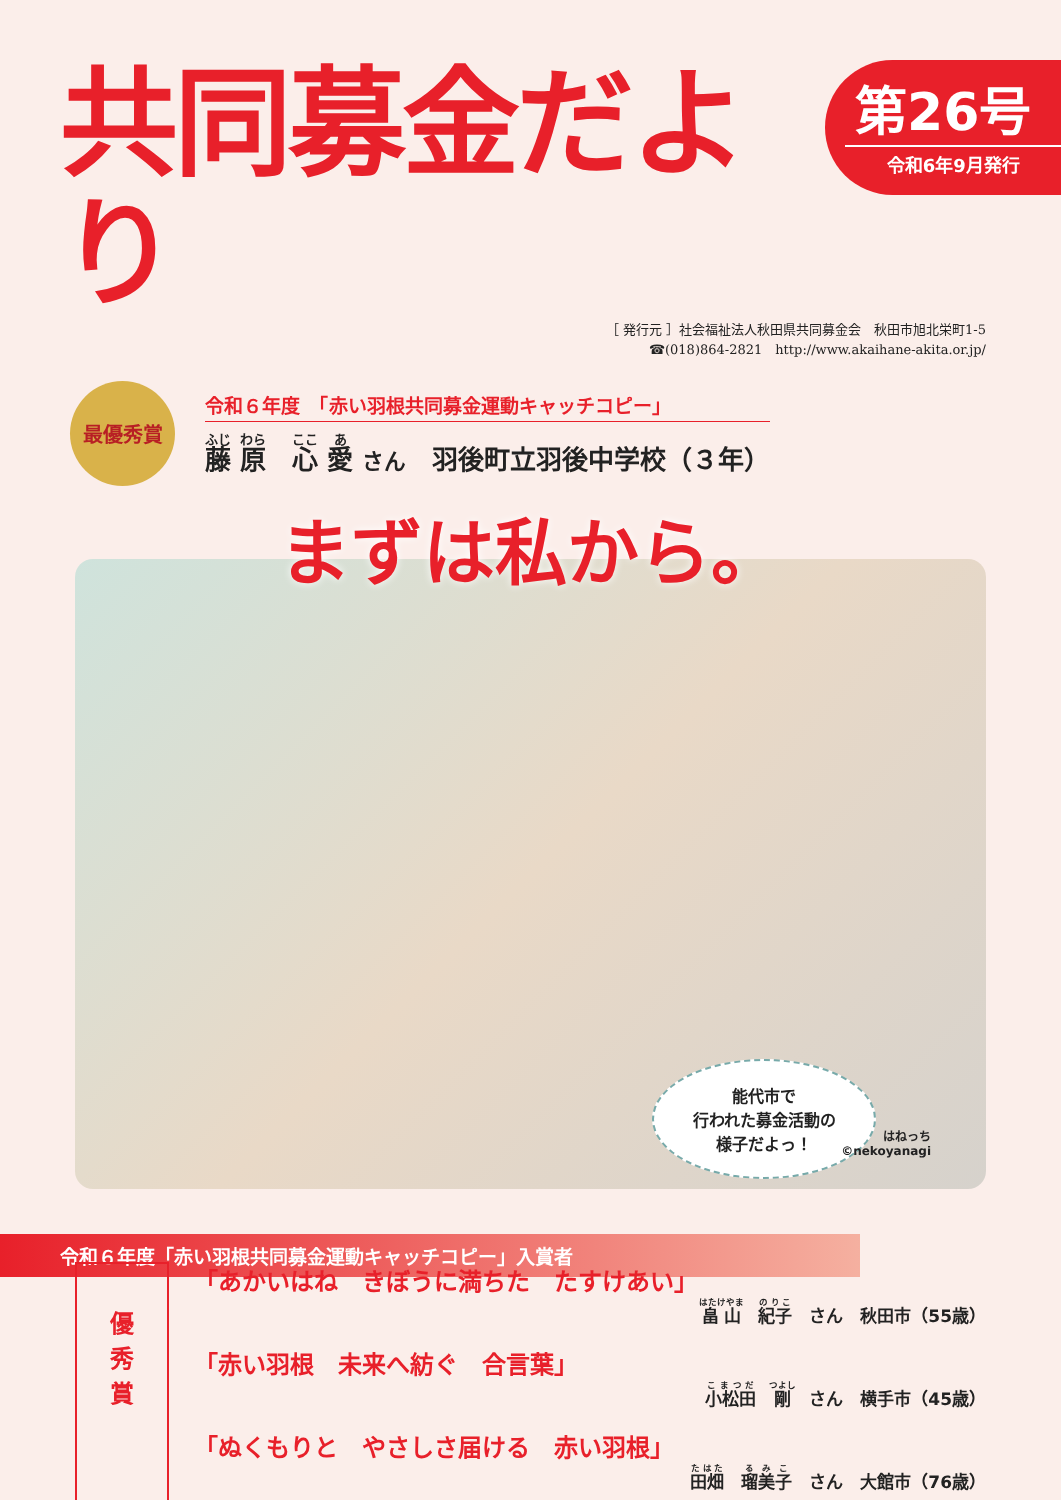共同募金だより
第26号
令和6年9月発行
［ 発行元 ］社会福祉法人秋田県共同募金会　秋田市旭北栄町1-5
☎(018)864-2821　http://www.akaihane-akita.or.jp/
最優秀賞
令和６年度　「赤い羽根共同募金運動キャッチコピー」
藤 原　心 愛 さん　羽後町立羽後中学校（３年）
まずは私から。
能代市で
行われた募金活動の
様子だよっ！
令和６年度「赤い羽根共同募金運動キャッチコピー」入賞者
はねっち
©nekoyanagi
優
秀
賞
「あかいはね　きぼうに満ちた　たすけあい」
畠山　紀子　さん　秋田市（55歳）
「赤い羽根　未来へ紡ぐ　合言葉」
小松田　剛　さん　横手市（45歳）
「ぬくもりと　やさしさ届ける　赤い羽根」
田畑　瑠美子　さん　大館市（76歳）